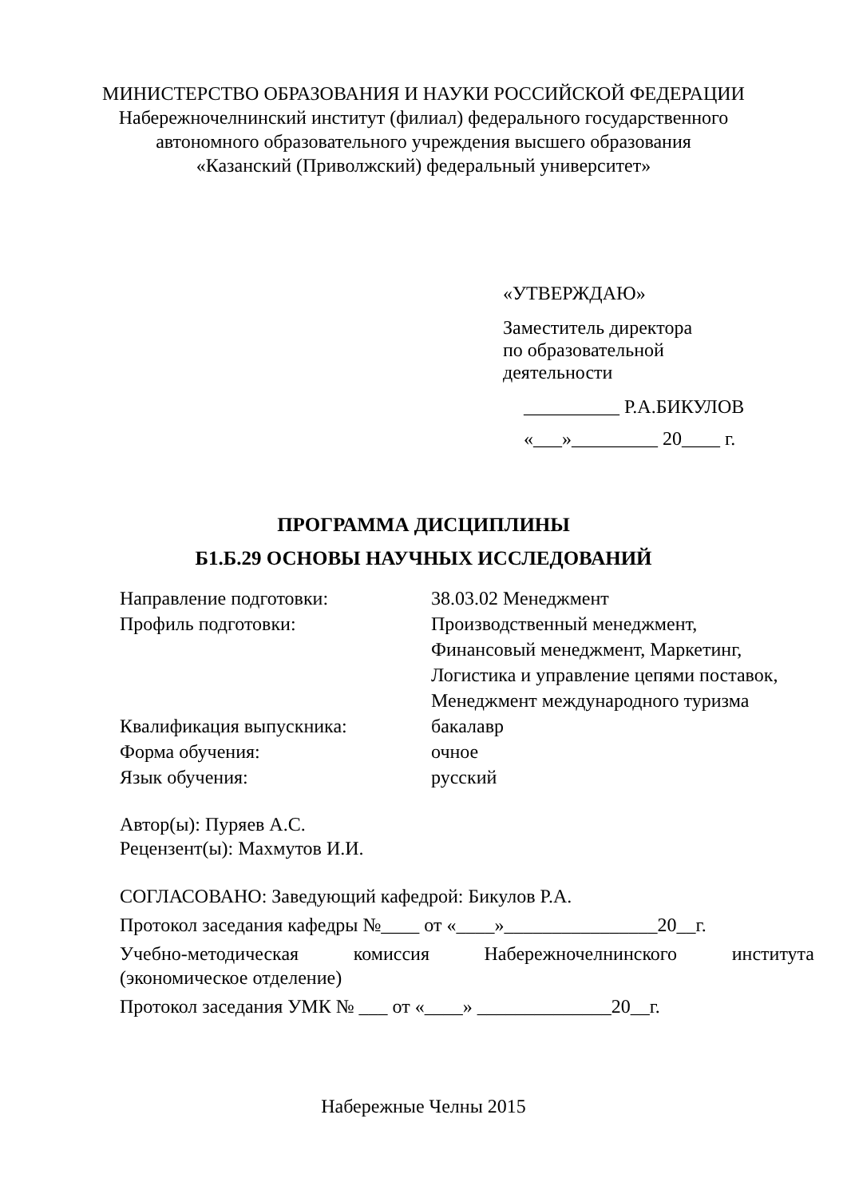МИНИСТЕРСТВО ОБРАЗОВАНИЯ И НАУКИ РОССИЙСКОЙ ФЕДЕРАЦИИ
Набережночелнинский институт (филиал) федерального государственного
автономного образовательного учреждения высшего образования
«Казанский (Приволжский) федеральный университет»
«УТВЕРЖДАЮ»
Заместитель директора
по образовательной
деятельности
__________ Р.А.БИКУЛОВ
«___»_________ 20____ г.
ПРОГРАММА ДИСЦИПЛИНЫ
Б1.Б.29 ОСНОВЫ НАУЧНЫХ ИССЛЕДОВАНИЙ
| Направление подготовки: | 38.03.02 Менеджмент |
| Профиль подготовки: | Производственный менеджмент, Финансовый менеджмент, Маркетинг, Логистика и управление цепями поставок, Менеджмент международного туризма |
| Квалификация выпускника: | бакалавр |
| Форма обучения: | очное |
| Язык обучения: | русский |
Автор(ы): Пуряев А.С.
Рецензент(ы): Махмутов И.И.
СОГЛАСОВАНО: Заведующий кафедрой: Бикулов Р.А.
Протокол заседания кафедры №____ от «____»________________20__г.
Учебно-методическая комиссия Набережночелнинского института
(экономическое отделение)
Протокол заседания УМК № ___ от «____» ______________20__г.
Набережные Челны 2015